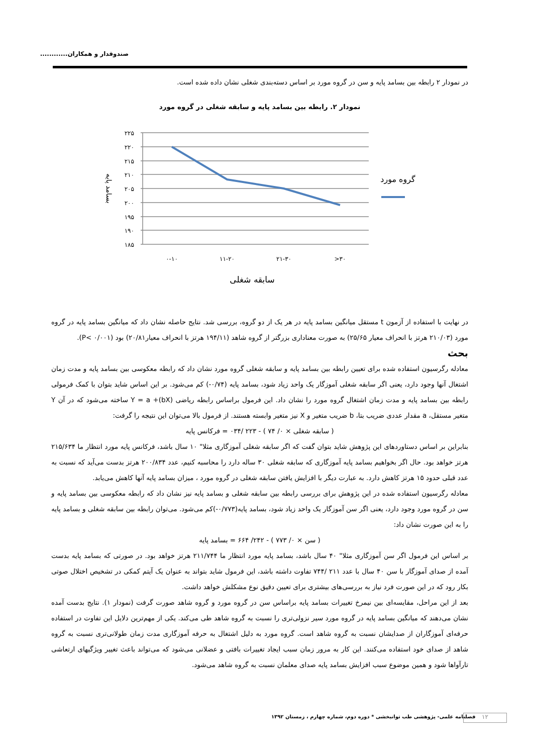صندوقدار و همکاران............
در نمودار ۲ رابطه بین بسامد پایه و سن در گروه مورد بر اساس دسته‌بندی شغلی نشان داده شده است.
نمودار ۲. رابطه بین بسامد پایه و سابقه شغلی در گروه مورد
۲۲۵
۲۲۰
۲۱۵
۲۱۰
۲۰۵
۲۰۰
۱۹۵
۱۹۰
۱۸۵
۰-۱۰
۱۱-۲۰
۲۱-۳۰
>۳۰
سابقه شغلی
گروه مورد
بسامد پایه
در نهایت با استفاده از آزمون t مستقل میانگین بسامد پایه در هر یک از دو گروه، بررسی شد. نتایج حاصله نشان داد که میانگین بسامد پایه در گروه مورد (۲۱۰/۰۳ هرتز با انحراف معیار ۲۵/۶۵) به صورت معناداری بزرگتر از گروه شاهد (۱۹۴/۱۱ هرتز با انحراف معیار۲۰/۸۱) بود (P< ۰/۰۰۱).
بحث
معادله رگرسیون استفاده شده برای تعیین رابطه بین بسامد پایه و سابقه شغلی گروه مورد نشان داد که رابطه معکوسی بین بسامد پایه و مدت زمان اشتغال آنها وجود دارد، یعنی اگر سابقه شغلی آموزگار یک واحد زیاد شود، بسامد پایه (۰/۷۴-) کم می‌شود. بر این اساس شاید بتوان با کمک فرمولی رابطه بین بسامد پایه و مدت زمان اشتغال گروه مورد را نشان داد. این فرمول براساس رابطه ریاضی Y = a +(bX) ساخته می‌شود که در آن Y متغیر مستقل، a مقدار عددی ضریب بتا، b ضریب متغیر و X نیز متغیر وابسته هستند. از فرمول بالا می‌توان این نتیجه را گرفت:
( سابقه شغلی × ۰/ ۷۴ ) - ۲۲۳ /۰۳۴ = فرکانس پایه
بنابراین بر اساس دستاوردهای این پژوهش شاید بتوان گفت که اگر سابقه شغلی آموزگاری مثلا" ۱۰ سال باشد، فرکانس پایه مورد انتظار ما ۲۱۵/۶۳۴ هرتز خواهد بود. حال اگر بخواهیم بسامد پایه آموزگاری که سابقه شغلی ۳۰ ساله دارد را محاسبه کنیم، عدد ۲۰۰/۸۳۴ هرتز بدست می‌آید که نسبت به عدد قبلی حدود ۱۵ هرتز کاهش دارد. به عبارت دیگر با افزایش یافتن سابقه شغلی در گروه مورد ، میزان بسامد پایه آنها کاهش می‌یابد.
معادله رگرسیون استفاده شده در این پژوهش برای بررسی رابطه بین سابقه شغلی و بسامد پایه نیز نشان داد که رابطه معکوسی بین بسامد پایه و سن در گروه مورد وجود دارد، یعنی اگر سن آموزگار یک واحد زیاد شود، بسامد پایه(۰/۷۷۳-)کم می‌شود. می‌توان رابطه بین سابقه شغلی و بسامد پایه را به این صورت نشان داد:
( سن × ۰/ ۷۷۳ ) - ۲۴۲/ ۶۶۴ = بسامد پایه
بر اساس این فرمول اگر سن آموزگاری مثلا" ۴۰ سال باشد، بسامد پایه مورد انتظار ما ۲۱۱/۷۴۴ هرتز خواهد بود. در صورتی که بسامد پایه بدست آمده از صدای آموزگار با سن ۴۰ سال با عدد ۲۱۱ /۷۴۴ تفاوت داشته باشد، این فرمول شاید بتواند به عنوان یک آیتم کمکی در تشخیص اختلال صوتی بکار رود که در این صورت فرد نیاز به بررسی‌های بیشتری برای تعیین دقیق نوع مشکلش خواهد داشت.
بعد از این مراحل، مقایسه‌ای بین نیمرخ تغییرات بسامد پایه براساس سن در گروه مورد و گروه شاهد صورت گرفت (نمودار ۱). نتایج بدست آمده نشان می‌دهند که میانگین بسامد پایه در گروه مورد سیر نزولی‌تری را نسبت به گروه شاهد طی می‌کند. یکی از مهم‌ترین دلایل این تفاوت در استفاده حرفه‌ای آموزگاران از صدایشان نسبت به گروه شاهد است. گروه مورد به دلیل اشتغال به حرفه آموزگاری مدت زمان طولانی‌تری نسبت به گروه شاهد از صدای خود استفاده می‌کنند. این کار به مرور زمان سبب ایجاد تغییرات بافتی و عضلانی می‌شود که می‌تواند باعث تغییر ویژگیهای ارتعاشی تارآواها شود و همین موضوع سبب افزایش بسامد پایه صدای معلمان نسبت به گروه شاهد می‌شود.
فصلنامه علمی- پژوهشی طب توانبخشی * دوره دوم، شماره چهارم ، زمستان ۱۳۹۲
۱۲